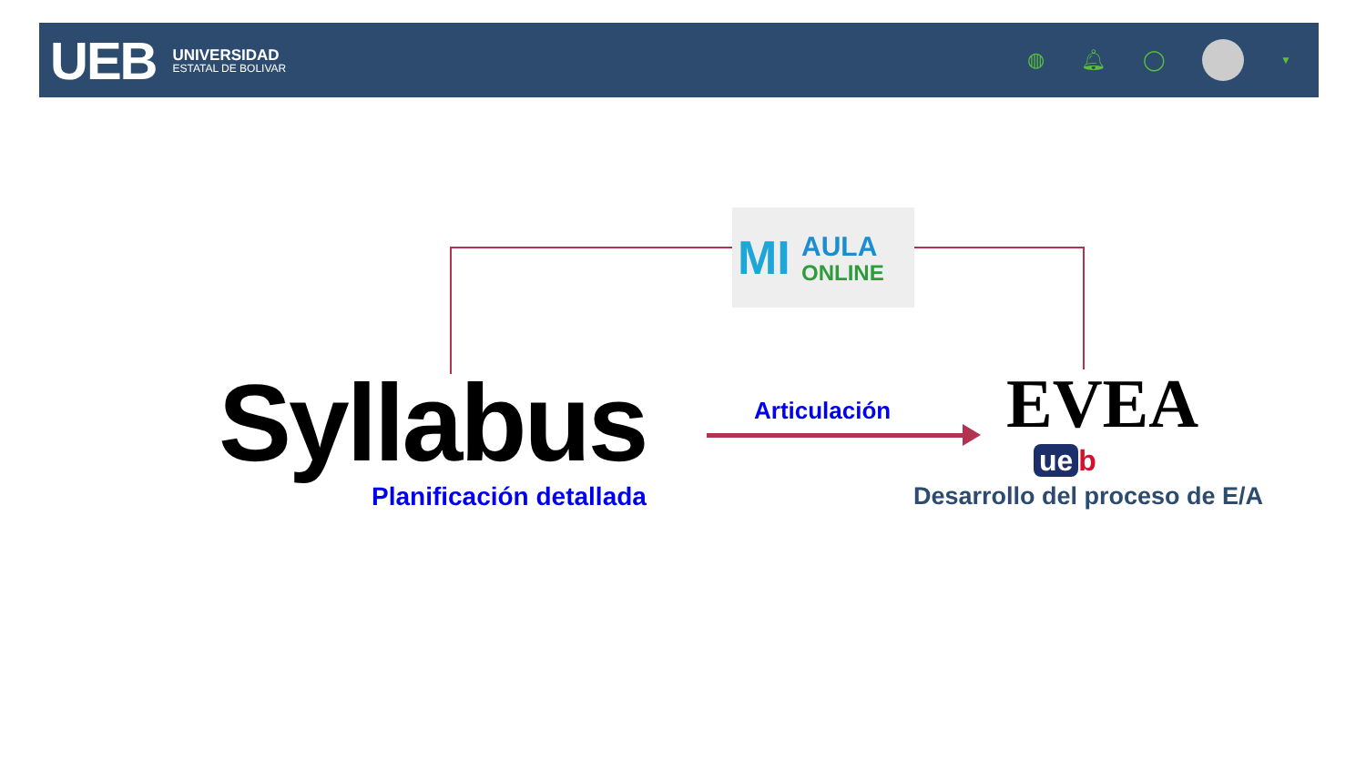UEB
UNIVERSIDAD
ESTATAL DE BOLIVAR
◍ 🔔︎ ◯ ▼
MI AULA
ONLINE
Syllabus
Planificación detallada
Articulación EVEA
ue b
Desarrollo del proceso de E/A